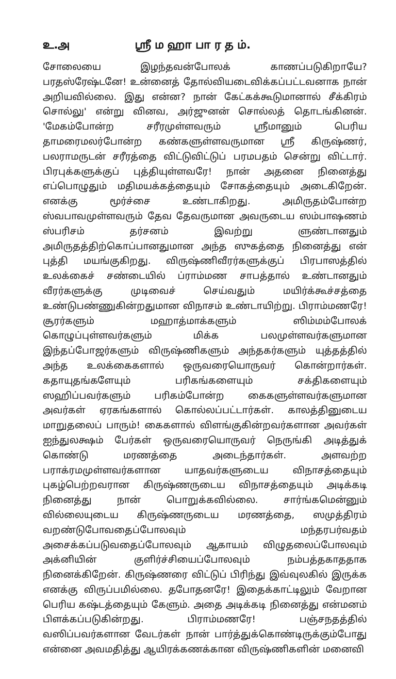உ.அ ஸ்ரீ ம ஹா பா ர த ம்.
சோலையை இழந்தவன்போலக் காணப்படுகிறாயே? பரதஸ்ரேஷ்டனே! உன்னைத் தோல்வியடைவிக்கப்பட்டவனாக நான் அறியவில்லை. இது என்ன? நான் கேட்கக்கூடுமானால் சீக்கிரம் சொல்லு' என்று வினவ, அர்ஜுனன் சொல்லத் தொடங்கினன். 'மேகம்போன்ற சரீரமுள்ளவரும் ஸ்ரீமானும் பெரிய தாமரைமலர்போன்ற கண்களுள்ளவருமான ஸ்ரீ கிருஷ்ணர், பலராமருடன் சரீரத்தை விட்டுவிட்டுப் பரமபதம் சென்று விட்டார். பிரபுக்களுக்குப் புத்தியுள்ளவரே! நான் அதனை நினைத்து எப்பொழுதும் மதிமயக்கத்தையும் சோகத்தையும் அடைகிறேன். எனக்கு மூர்ச்சை உண்டாகிறது. அமிருதம்போன்ற ஸ்வபாவமுள்ளவரும் தேவ தேவருமான அவருடைய ஸம்பாஷணம் ஸ்பரிசம் தர்சனம் இவற்று ளுண்டானதும் அமிருதத்திற்கொப்பானதுமான அந்த ஸுகத்தை நினைத்து என் புத்தி மயங்குகிறது. விருஷ்ணிவீரர்களுக்குப் பிரபாஸத்தில் உலக்கைச் சண்டையில் ப்ராம்மண சாபத்தால் உண்டானதும் வீரர்களுக்கு முடிவைச் செய்வதும் மயிர்க்கூச்சத்தை உண்டுபண்ணுகின்றதுமான விநாசம் உண்டாயிற்று. பிராம்மணரே! சூரர்களும் மஹாத்மாக்களும் ஸிம்மம்போலக் கொழுப்புள்ளவர்களும் மிக்க பலமுள்ளவர்களுமான இந்தப்போஜர்களும் விருஷ்ணிகளும் அந்தகர்களும் யுத்தத்தில் அந்த உலக்கைகளால் ஒருவரையொருவர் கொன்றார்கள். கதாயுதங்களேயும் பரிகங்களையும் சக்திகளையும் ஸஹிப்பவர்களும் பரிகம்போன்ற கைகளுள்ளவர்களுமான அவர்கள் ஏரகங்களால் கொல்லப்பட்டார்கள். காலத்தினுடைய மாறுதலைப் பாரும்! கைகளால் விளங்குகின்றவர்களான அவர்கள் ஐந்துலக்ஷம் பேர்கள் ஒருவரையொருவர் நெருங்கி அடித்துக் கொண்டு மரணத்தை அடைந்தார்கள். அளவற்ற பராக்ரமமுள்ளவர்களான யாதவர்களுடைய விநாசத்தையும் புகழ்பெற்றவரான கிருஷ்ணருடைய விநாசத்தையும் அடிக்கடி நினைத்து நான் பொறுக்கவில்லை. சார்ங்கமென்னும் வில்லையுடைய கிருஷ்ணருடைய மரணத்தை, ஸமுத்திரம் வறண்டுபோவதைப்போலவும் மந்தரபர்வதம் அசைக்கப்படுவதைப்போலவும் ஆகாயம் விழுதலைப்போலவும் அக்னியின் குளிர்ச்சியைப்போலவும் நம்பத்தகாததாக நினைக்கிறேன். கிருஷ்ணரை விட்டுப் பிரிந்து இவ்வுலகில் இருக்க எனக்கு விருப்பமில்லை. தபோதனரே! இதைக்காட்டிலும் வேறான பெரிய கஷ்டத்தையும் கேளும். அதை அடிக்கடி நினைத்து என்மனம் பிளக்கப்படுகின்றது. பிராம்மணரே! பஞ்சநதத்தில் வஸிப்பவர்களான வேடர்கள் நான் பார்த்துக்கொண்டிருக்கும்போது என்னை அவமதித்து ஆயிரக்கணக்கான விருஷ்ணிகளின் மனைவி